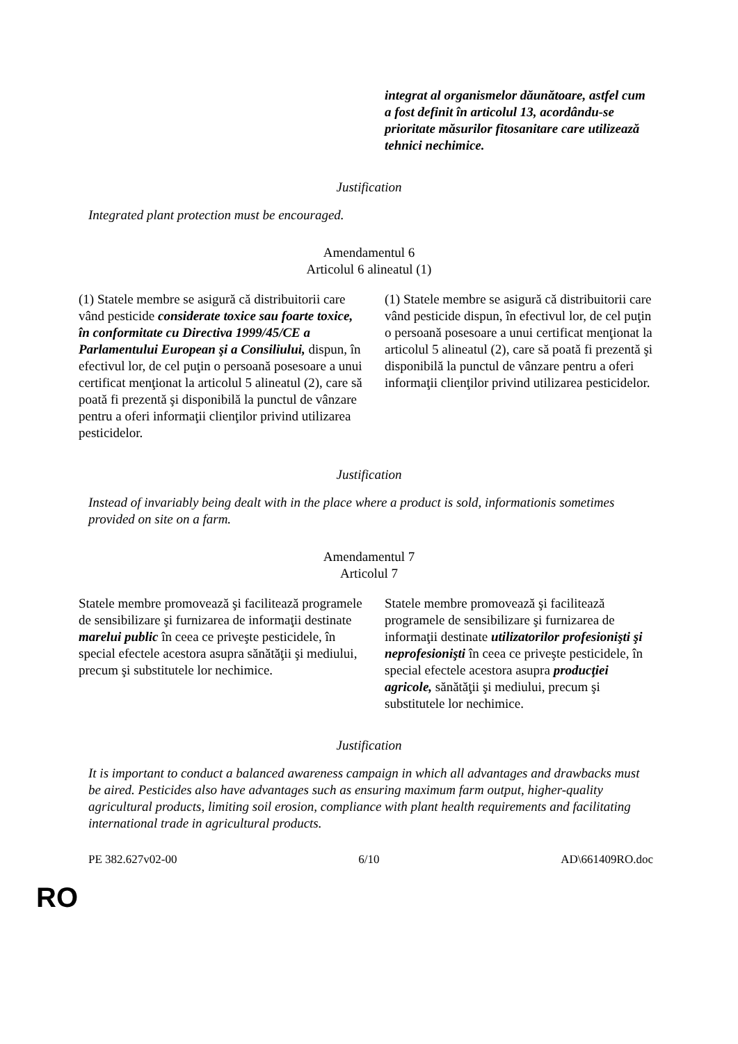| | integrat al organismelor dăunătoare, astfel cum a fost definit în articolul 13, acordându-se prioritate măsurilor fitosanitare care utilizează tehnici nechimice. |
Justification
Integrated plant protection must be encouraged.
Amendamentul 6
Articolul 6 alineatul (1)
| (1) Statele membre se asigură că distribuitorii care vând pesticide considerate toxice sau foarte toxice, în conformitate cu Directiva 1999/45/CE a Parlamentului European şi a Consiliului, dispun, în efectivul lor, de cel puţin o persoană posesoare a unui certificat menţionat la articolul 5 alineatul (2), care să poată fi prezentă şi disponibilă la punctul de vânzare pentru a oferi informaţii clienţilor privind utilizarea pesticidelor. | (1) Statele membre se asigură că distribuitorii care vând pesticide dispun, în efectivul lor, de cel puţin o persoană posesoare a unui certificat menţionat la articolul 5 alineatul (2), care să poată fi prezentă şi disponibilă la punctul de vânzare pentru a oferi informaţii clienţilor privind utilizarea pesticidelor. |
Justification
Instead of invariably being dealt with in the place where a product is sold, informationis sometimes provided on site on a farm.
Amendamentul 7
Articolul 7
| Statele membre promovează şi facilitează programele de sensibilizare şi furnizarea de informaţii destinate marelui public în ceea ce priveşte pesticidele, în special efectele acestora asupra sănătăţii şi mediului, precum şi substitutele lor nechimice. | Statele membre promovează şi facilitează programele de sensibilizare şi furnizarea de informaţii destinate utilizatorilor profesionişti şi neprofesionişti în ceea ce priveşte pesticidele, în special efectele acestora asupra producţiei agricole, sănătăţii şi mediului, precum şi substitutele lor nechimice. |
Justification
It is important to conduct a balanced awareness campaign in which all advantages and drawbacks must be aired. Pesticides also have advantages such as ensuring maximum farm output, higher-quality agricultural products, limiting soil erosion, compliance with plant health requirements and facilitating international trade in agricultural products.
PE 382.627v02-00 6/10 AD\661409RO.doc
RO